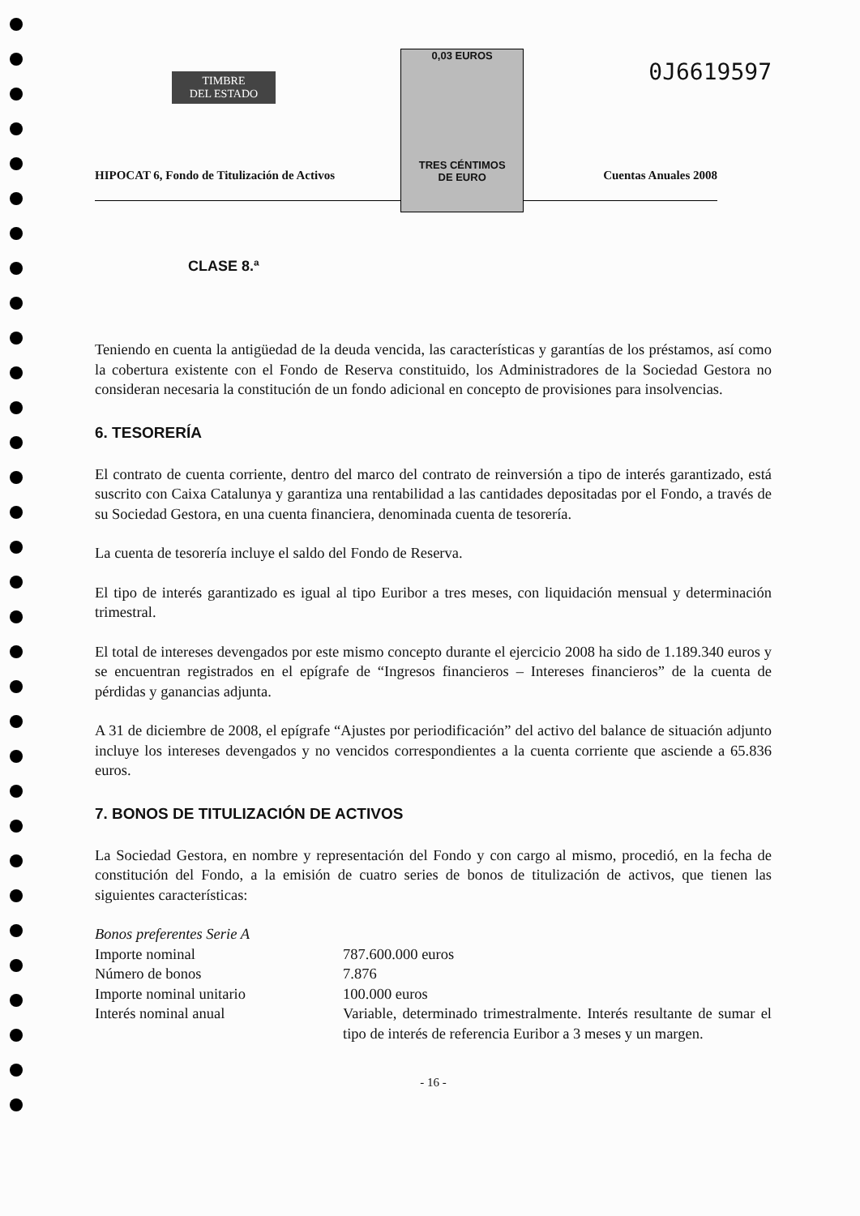TIMBRE
DEL ESTADO
0,03 EUROS
TRES CÉNTIMOS
DE EURO
0J6619597
HIPOCAT 6, Fondo de Titulización de Activos Cuentas Anuales 2008
CLASE 8.ª
Teniendo en cuenta la antigüedad de la deuda vencida, las características y garantías de los préstamos, así como la cobertura existente con el Fondo de Reserva constituido, los Administradores de la Sociedad Gestora no consideran necesaria la constitución de un fondo adicional en concepto de provisiones para insolvencias.
6. TESORERÍA
El contrato de cuenta corriente, dentro del marco del contrato de reinversión a tipo de interés garantizado, está suscrito con Caixa Catalunya y garantiza una rentabilidad a las cantidades depositadas por el Fondo, a través de su Sociedad Gestora, en una cuenta financiera, denominada cuenta de tesorería.
La cuenta de tesorería incluye el saldo del Fondo de Reserva.
El tipo de interés garantizado es igual al tipo Euribor a tres meses, con liquidación mensual y determinación trimestral.
El total de intereses devengados por este mismo concepto durante el ejercicio 2008 ha sido de 1.189.340 euros y se encuentran registrados en el epígrafe de “Ingresos financieros – Intereses financieros” de la cuenta de pérdidas y ganancias adjunta.
A 31 de diciembre de 2008, el epígrafe “Ajustes por periodificación” del activo del balance de situación adjunto incluye los intereses devengados y no vencidos correspondientes a la cuenta corriente que asciende a 65.836 euros.
7. BONOS DE TITULIZACIÓN DE ACTIVOS
La Sociedad Gestora, en nombre y representación del Fondo y con cargo al mismo, procedió, en la fecha de constitución del Fondo, a la emisión de cuatro series de bonos de titulización de activos, que tienen las siguientes características:
| Bonos preferentes Serie A | |
| Importe nominal | 787.600.000 euros |
| Número de bonos | 7.876 |
| Importe nominal unitario | 100.000 euros |
| Interés nominal anual | Variable, determinado trimestralmente. Interés resultante de sumar el tipo de interés de referencia Euribor a 3 meses y un margen. |
- 16 -